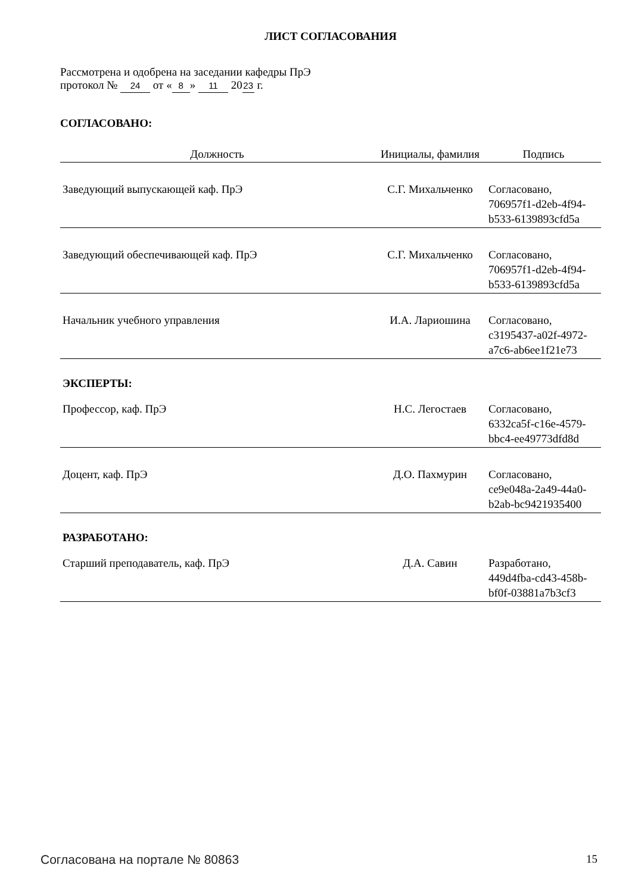ЛИСТ СОГЛАСОВАНИЯ
Рассмотрена и одобрена на заседании кафедры ПрЭ
протокол № 24 от « 8 » 11 20 23 г.
СОГЛАСОВАНО:
| Должность | Инициалы, фамилия | Подпись |
| --- | --- | --- |
| Заведующий выпускающей каф. ПрЭ | С.Г. Михальченко | Согласовано, 706957f1-d2eb-4f94-b533-6139893cfd5a |
| Заведующий обеспечивающей каф. ПрЭ | С.Г. Михальченко | Согласовано, 706957f1-d2eb-4f94-b533-6139893cfd5a |
| Начальник учебного управления | И.А. Лариошина | Согласовано, c3195437-a02f-4972-a7c6-ab6ee1f21e73 |
| ЭКСПЕРТЫ: | | |
| Профессор, каф. ПрЭ | Н.С. Легостаев | Согласовано, 6332ca5f-c16e-4579-bbc4-ee49773dfd8d |
| Доцент, каф. ПрЭ | Д.О. Пахмурин | Согласовано, ce9e048a-2a49-44a0-b2ab-bc9421935400 |
| РАЗРАБОТАНО: | | |
| Старший преподаватель, каф. ПрЭ | Д.А. Савин | Разработано, 449d4fba-cd43-458b-bf0f-03881a7b3cf3 |
Согласована на портале № 80863 15